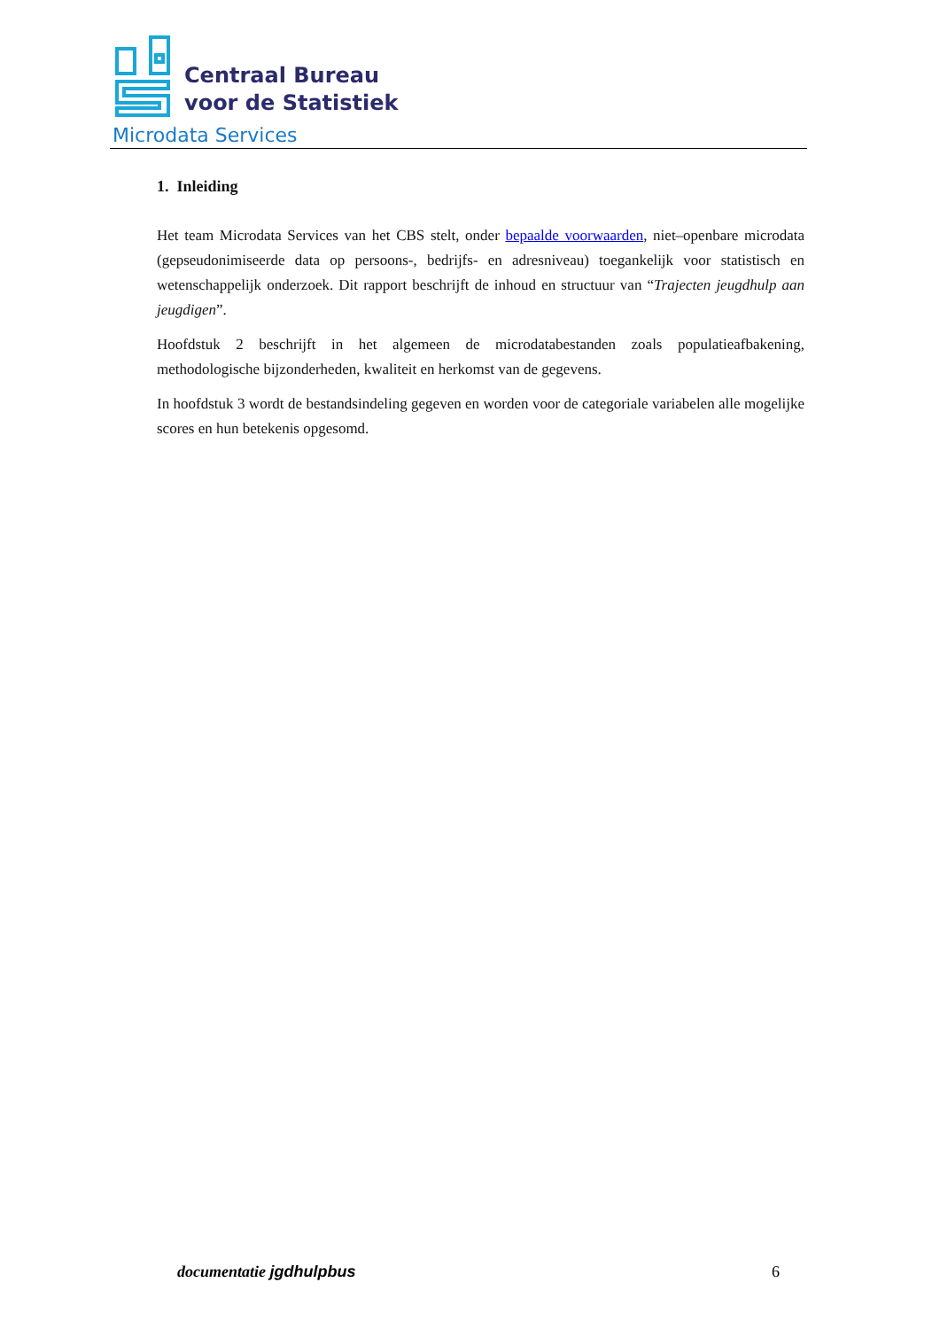Centraal Bureau
voor de Statistiek
Microdata Services
1. Inleiding
Het team Microdata Services van het CBS stelt, onder bepaalde voorwaarden, niet–openbare microdata (gepseudonimiseerde data op persoons-, bedrijfs- en adresniveau) toegankelijk voor statistisch en wetenschappelijk onderzoek. Dit rapport beschrijft de inhoud en structuur van “Trajecten jeugdhulp aan jeugdigen”.
Hoofdstuk 2 beschrijft in het algemeen de microdatabestanden zoals populatieafbakening, methodologische bijzonderheden, kwaliteit en herkomst van de gegevens.
In hoofdstuk 3 wordt de bestandsindeling gegeven en worden voor de categoriale variabelen alle mogelijke scores en hun betekenis opgesomd.
documentatie jgdhulpbus 6